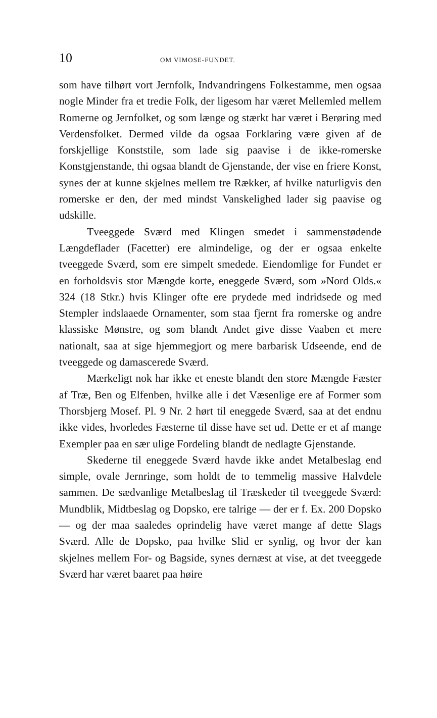10 OM VIMOSE-FUNDET.
som have tilhørt vort Jernfolk, Indvandringens Folkestamme, men ogsaa nogle Minder fra et tredie Folk, der ligesom har været Mellemled mellem Romerne og Jernfolket, og som længe og stærkt har været i Berøring med Verdensfolket. Dermed vilde da ogsaa Forklaring være given af de forskjellige Konststile, som lade sig paavise i de ikke-romerske Konstgjenstande, thi ogsaa blandt de Gjenstande, der vise en friere Konst, synes der at kunne skjelnes mellem tre Rækker, af hvilke naturligvis den romerske er den, der med mindst Vanskelighed lader sig paavise og udskille.
Tveeggede Sværd med Klingen smedet i sammenstødende Længdeflader (Facetter) ere almindelige, og der er ogsaa enkelte tveeggede Sværd, som ere simpelt smedede. Eiendomlige for Fundet er en forholdsvis stor Mængde korte, eneggede Sværd, som »Nord Olds.« 324 (18 Stkr.) hvis Klinger ofte ere prydede med indridsede og med Stempler indslaaede Ornamenter, som staa fjernt fra romerske og andre klassiske Mønstre, og som blandt Andet give disse Vaaben et mere nationalt, saa at sige hjemmegjort og mere barbarisk Udseende, end de tveeggede og damascerede Sværd.
Mærkeligt nok har ikke et eneste blandt den store Mængde Fæster af Træ, Ben og Elfenben, hvilke alle i det Væsenlige ere af Former som Thorsbjerg Mosef. Pl. 9 Nr. 2 hørt til eneggede Sværd, saa at det endnu ikke vides, hvorledes Fæsterne til disse have set ud. Dette er et af mange Exempler paa en sær ulige Fordeling blandt de nedlagte Gjenstande.
Skederne til eneggede Sværd havde ikke andet Metalbeslag end simple, ovale Jernringe, som holdt de to temmelig massive Halvdele sammen. De sædvanlige Metalbeslag til Træskeder til tveeggede Sværd: Mundblik, Midtbeslag og Dopsko, ere talrige — der er f. Ex. 200 Dopsko — og der maa saaledes oprindelig have været mange af dette Slags Sværd. Alle de Dopsko, paa hvilke Slid er synlig, og hvor der kan skjelnes mellem For- og Bagside, synes dernæst at vise, at det tveeggede Sværd har været baaret paa høire